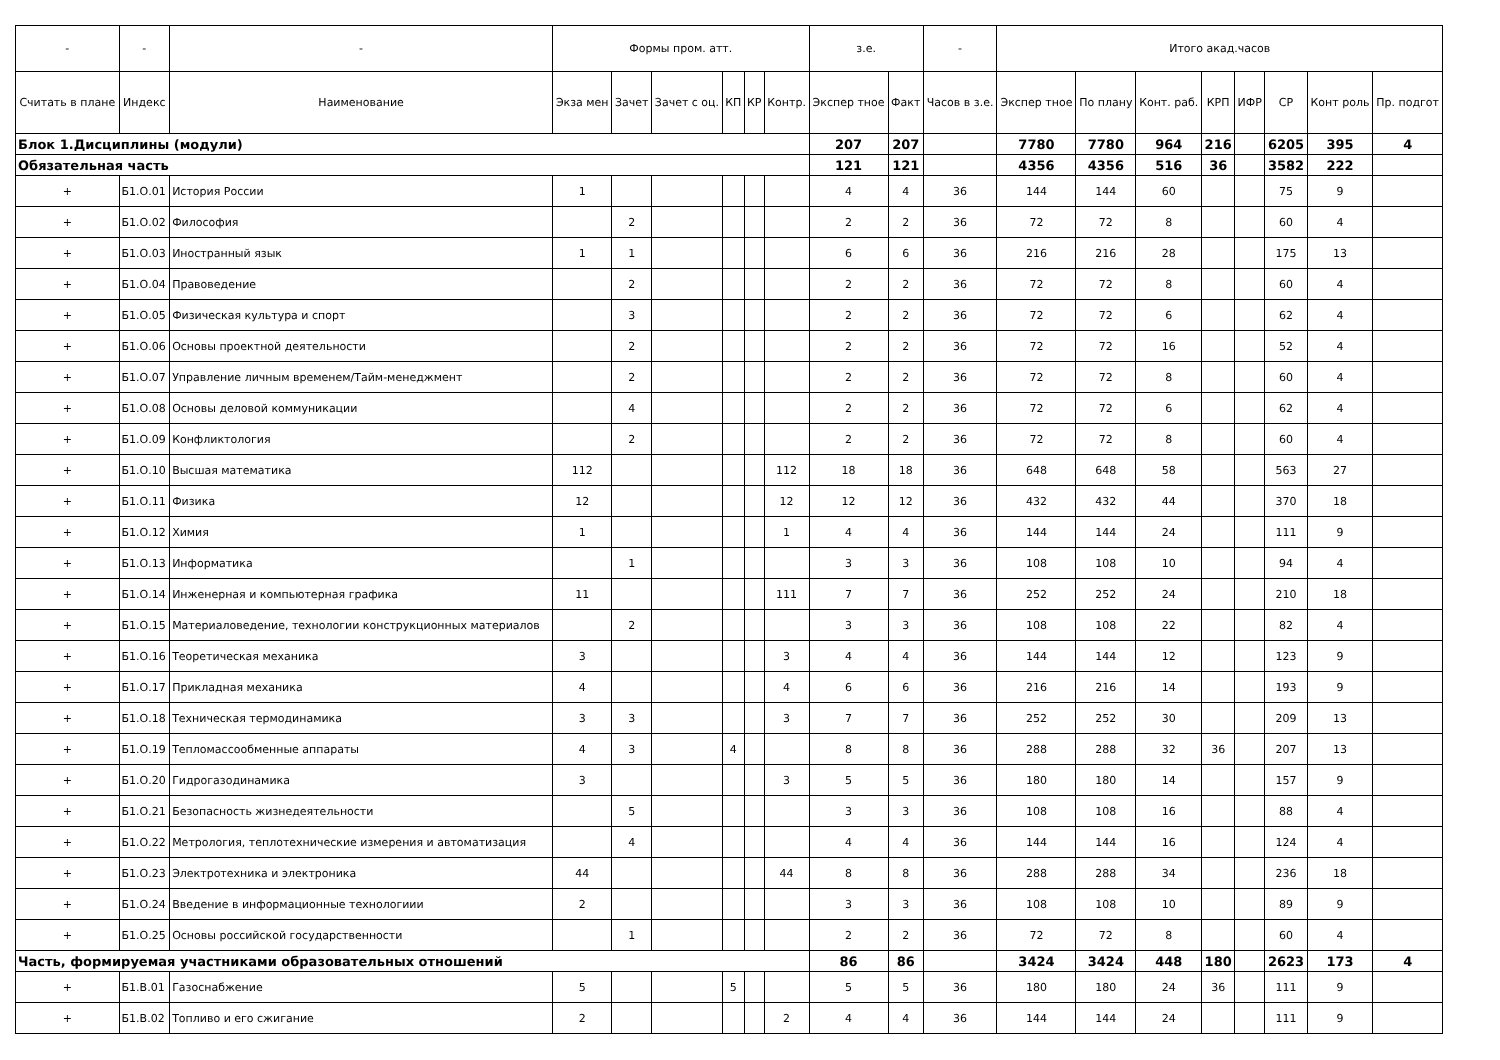| - | - | - | Формы пром. атт. | | | | | | з.е. | | - | Итого акад.часов | | | | | | | |
| --- | --- | --- | --- | --- | --- | --- | --- | --- | --- | --- | --- | --- | --- | --- | --- | --- | --- | --- | --- |
| Считать в плане | Индекс | Наименование | Экза мен | Зачет | Зачет с оц. | КП | КР | Контр. | Экспер тное | Факт | Часов в з.е. | Экспер тное | По плану | Конт. раб. | КРП | ИФР | СР | Конт роль | Пр. подгот |
| Блок 1.Дисциплины (модули) | | | | | | | | | 207 | 207 | | 7780 | 7780 | 964 | 216 | | 6205 | 395 | 4 |
| Обязательная часть | | | | | | | | | 121 | 121 | | 4356 | 4356 | 516 | 36 | | 3582 | 222 | |
| + | Б1.О.01 | История России | 1 | | | | | | 4 | 4 | 36 | 144 | 144 | 60 | | | 75 | 9 | |
| + | Б1.О.02 | Философия | | 2 | | | | | 2 | 2 | 36 | 72 | 72 | 8 | | | 60 | 4 | |
| + | Б1.О.03 | Иностранный язык | 1 | 1 | | | | | 6 | 6 | 36 | 216 | 216 | 28 | | | 175 | 13 | |
| + | Б1.О.04 | Правоведение | | 2 | | | | | 2 | 2 | 36 | 72 | 72 | 8 | | | 60 | 4 | |
| + | Б1.О.05 | Физическая культура и спорт | | 3 | | | | | 2 | 2 | 36 | 72 | 72 | 6 | | | 62 | 4 | |
| + | Б1.О.06 | Основы проектной деятельности | | 2 | | | | | 2 | 2 | 36 | 72 | 72 | 16 | | | 52 | 4 | |
| + | Б1.О.07 | Управление личным временем/Тайм-менеджмент | | 2 | | | | | 2 | 2 | 36 | 72 | 72 | 8 | | | 60 | 4 | |
| + | Б1.О.08 | Основы деловой коммуникации | | 4 | | | | | 2 | 2 | 36 | 72 | 72 | 6 | | | 62 | 4 | |
| + | Б1.О.09 | Конфликтология | | 2 | | | | | 2 | 2 | 36 | 72 | 72 | 8 | | | 60 | 4 | |
| + | Б1.О.10 | Высшая математика | 112 | | | | | 112 | 18 | 18 | 36 | 648 | 648 | 58 | | | 563 | 27 | |
| + | Б1.О.11 | Физика | 12 | | | | | 12 | 12 | 12 | 36 | 432 | 432 | 44 | | | 370 | 18 | |
| + | Б1.О.12 | Химия | 1 | | | | | 1 | 4 | 4 | 36 | 144 | 144 | 24 | | | 111 | 9 | |
| + | Б1.О.13 | Информатика | | 1 | | | | | 3 | 3 | 36 | 108 | 108 | 10 | | | 94 | 4 | |
| + | Б1.О.14 | Инженерная и компьютерная графика | 11 | | | | | 111 | 7 | 7 | 36 | 252 | 252 | 24 | | | 210 | 18 | |
| + | Б1.О.15 | Материаловедение, технологии конструкционных материалов | | 2 | | | | | 3 | 3 | 36 | 108 | 108 | 22 | | | 82 | 4 | |
| + | Б1.О.16 | Теоретическая механика | 3 | | | | | 3 | 4 | 4 | 36 | 144 | 144 | 12 | | | 123 | 9 | |
| + | Б1.О.17 | Прикладная механика | 4 | | | | | 4 | 6 | 6 | 36 | 216 | 216 | 14 | | | 193 | 9 | |
| + | Б1.О.18 | Техническая термодинамика | 3 | 3 | | | | 3 | 7 | 7 | 36 | 252 | 252 | 30 | | | 209 | 13 | |
| + | Б1.О.19 | Тепломассообменные аппараты | 4 | 3 | | 4 | | | 8 | 8 | 36 | 288 | 288 | 32 | 36 | | 207 | 13 | |
| + | Б1.О.20 | Гидрогазодинамика | 3 | | | | | 3 | 5 | 5 | 36 | 180 | 180 | 14 | | | 157 | 9 | |
| + | Б1.О.21 | Безопасность жизнедеятельности | | 5 | | | | | 3 | 3 | 36 | 108 | 108 | 16 | | | 88 | 4 | |
| + | Б1.О.22 | Метрология, теплотехнические измерения и автоматизация | | 4 | | | | | 4 | 4 | 36 | 144 | 144 | 16 | | | 124 | 4 | |
| + | Б1.О.23 | Электротехника и электроника | 44 | | | | | 44 | 8 | 8 | 36 | 288 | 288 | 34 | | | 236 | 18 | |
| + | Б1.О.24 | Введение в информационные технологиии | 2 | | | | | | 3 | 3 | 36 | 108 | 108 | 10 | | | 89 | 9 | |
| + | Б1.О.25 | Основы российской государственности | | 1 | | | | | 2 | 2 | 36 | 72 | 72 | 8 | | | 60 | 4 | |
| Часть, формируемая участниками образовательных отношений | | | | | | | | | 86 | 86 | | 3424 | 3424 | 448 | 180 | | 2623 | 173 | 4 |
| + | Б1.В.01 | Газоснабжение | 5 | | | 5 | | | 5 | 5 | 36 | 180 | 180 | 24 | 36 | | 111 | 9 | |
| + | Б1.В.02 | Топливо и его сжигание | 2 | | | | | 2 | 4 | 4 | 36 | 144 | 144 | 24 | | | 111 | 9 | |